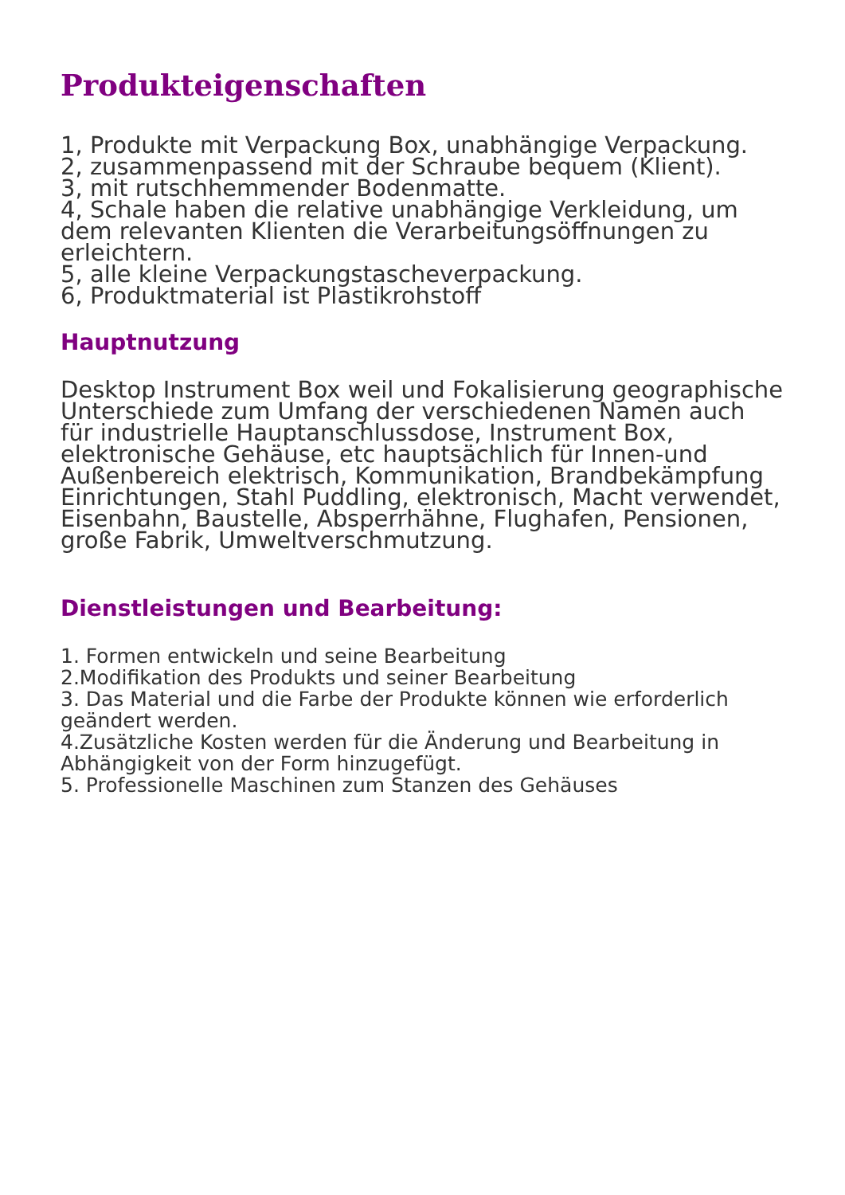Produkteigenschaften
1, Produkte mit Verpackung Box, unabhängige Verpackung.
2, zusammenpassend mit der Schraube bequem (Klient).
3, mit rutschhemmender Bodenmatte.
4, Schale haben die relative unabhängige Verkleidung, um dem relevanten Klienten die Verarbeitungsöffnungen zu erleichtern.
5, alle kleine Verpackungstascheverpackung.
6, Produktmaterial ist Plastikrohstoff
Hauptnutzung
Desktop Instrument Box weil und Fokalisierung geographische Unterschiede zum Umfang der verschiedenen Namen auch für industrielle Hauptanschlussdose, Instrument Box, elektronische Gehäuse, etc hauptsächlich für Innen-und Außenbereich elektrisch, Kommunikation, Brandbekämpfung Einrichtungen, Stahl Puddling, elektronisch, Macht verwendet, Eisenbahn, Baustelle, Absperrhähne, Flughafen, Pensionen, große Fabrik, Umweltverschmutzung.
Dienstleistungen und Bearbeitung:
1. Formen entwickeln und seine Bearbeitung
2.Modifikation des Produkts und seiner Bearbeitung
3. Das Material und die Farbe der Produkte können wie erforderlich geändert werden.
4.Zusätzliche Kosten werden für die Änderung und Bearbeitung in Abhängigkeit von der Form hinzugefügt.
5. Professionelle Maschinen zum Stanzen des Gehäuses